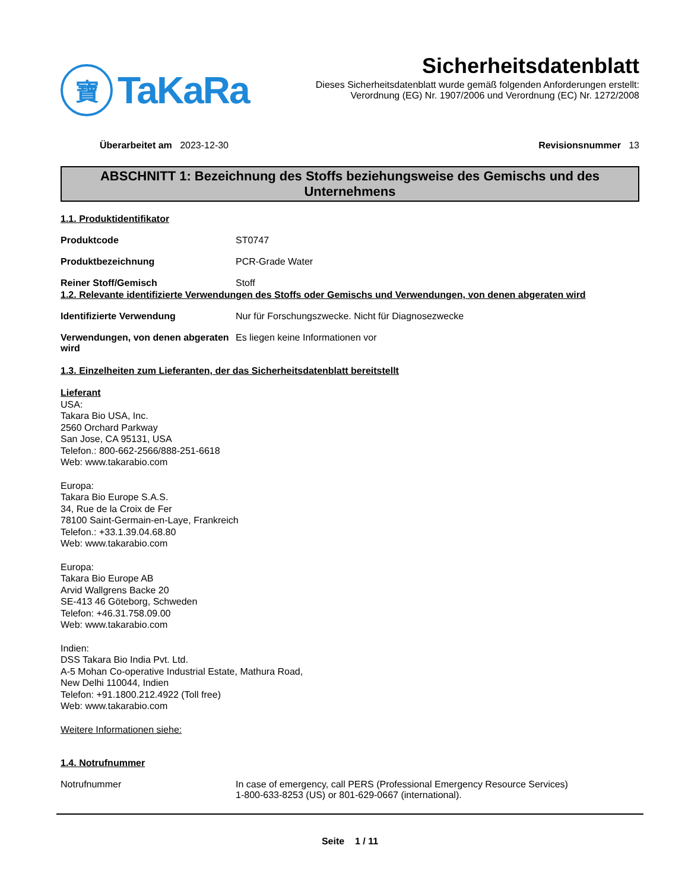寶
TaKaRa
Sicherheitsdatenblatt
Dieses Sicherheitsdatenblatt wurde gemäß folgenden Anforderungen erstellt:
Verordnung (EG) Nr. 1907/2006 und Verordnung (EC) Nr. 1272/2008
Überarbeitet am 2023-12-30 Revisionsnummer 13
ABSCHNITT 1: Bezeichnung des Stoffs beziehungsweise des Gemischs und des Unternehmens
1.1. Produktidentifikator
Produktcode ST0747
Produktbezeichnung PCR-Grade Water
Reiner Stoff/Gemisch Stoff
1.2. Relevante identifizierte Verwendungen des Stoffs oder Gemischs und Verwendungen, von denen abgeraten wird
Identifizierte Verwendung Nur für Forschungszwecke. Nicht für Diagnosezwecke
Verwendungen, von denen abgeraten wird
Es liegen keine Informationen vor
1.3. Einzelheiten zum Lieferanten, der das Sicherheitsdatenblatt bereitstellt
Lieferant
USA:
Takara Bio USA, Inc.
2560 Orchard Parkway
San Jose, CA 95131, USA
Telefon.: 800-662-2566/888-251-6618
Web: www.takarabio.com
Europa:
Takara Bio Europe S.A.S.
34, Rue de la Croix de Fer
78100 Saint-Germain-en-Laye, Frankreich
Telefon.: +33.1.39.04.68.80
Web: www.takarabio.com
Europa:
Takara Bio Europe AB
Arvid Wallgrens Backe 20
SE-413 46 Göteborg, Schweden
Telefon: +46.31.758.09.00
Web: www.takarabio.com
Indien:
DSS Takara Bio India Pvt. Ltd.
A-5 Mohan Co-operative Industrial Estate, Mathura Road,
New Delhi 110044, Indien
Telefon: +91.1800.212.4922 (Toll free)
Web: www.takarabio.com
Weitere Informationen siehe:
1.4. Notrufnummer
Notrufnummer In case of emergency, call PERS (Professional Emergency Resource Services)
1-800-633-8253 (US) or 801-629-0667 (international).
Seite 1 / 11